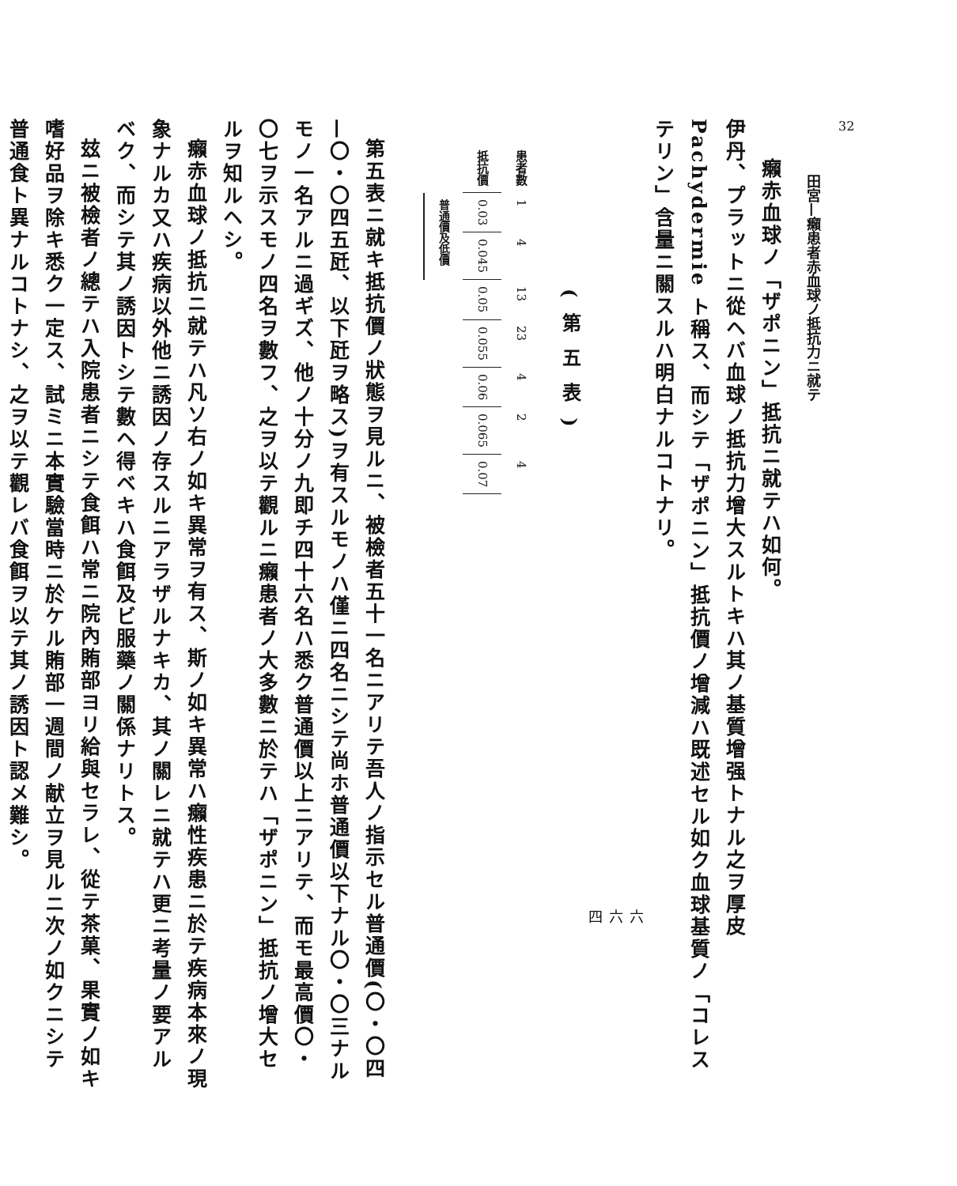32
田宮—癩患者赤血球ノ抵抗力ニ就テ
癩赤血球ノ「ザポニン」抵抗ニ就テハ如何。
伊丹、プラットニ從ヘバ血球ノ抵抗力增大スルトキハ其ノ基質增强トナル之ヲ厚皮 Pachydermie ト稱ス、而シテ「ザポニン」抵抗價ノ增減ハ既述セル如ク血球基質ノ「コレステリン」含量ニ關スルハ明白ナルコトナリ。
六六四
(第五表)
| 患者數 | 1 | 4 | 13 | 23 | 4 | 2 | 4 |
| 抵抗價 | 0.03 | 0.045 | 0.05 | 0.055 | 0.06 | 0.065 | 0.07 |
| | 普通價及低價 | | | | | | |
第五表ニ就キ抵抗價ノ狀態ヲ見ルニ、被檢者五十一名ニアリテ吾人ノ指示セル普通價(〇・〇四—〇・〇四五瓩、以下瓩ヲ略ス)ヲ有スルモノハ僅ニ四名ニシテ尚ホ普通價以下ナル〇・〇三ナルモノ一名アルニ過ギズ、他ノ十分ノ九即チ四十六名ハ悉ク普通價以上ニアリテ、而モ最高價〇・〇七ヲ示スモノ四名ヲ數フ、之ヲ以テ觀ルニ癩患者ノ大多數ニ於テハ「ザポニン」抵抗ノ增大セルヲ知ルヘシ。
癩赤血球ノ抵抗ニ就テハ凡ソ右ノ如キ異常ヲ有ス、斯ノ如キ異常ハ癩性疾患ニ於テ疾病本來ノ現象ナルカ又ハ疾病以外他ニ誘因ノ存スルニアラザルナキカ、其ノ關レニ就テハ更ニ考量ノ要アルベク、而シテ其ノ誘因トシテ數ヘ得ベキハ食餌及ビ服藥ノ關係ナリトス。
玆ニ被檢者ノ總テハ入院患者ニシテ食餌ハ常ニ院內賄部ヨリ給與セラレ、從テ茶菓、果實ノ如キ嗜好品ヲ除キ悉ク一定ス、試ミニ本實驗當時ニ於ケル賄部一週間ノ献立ヲ見ルニ次ノ如クニシテ普通食ト異ナルコトナシ、之ヲ以テ觀レバ食餌ヲ以テ其ノ誘因ト認メ難シ。